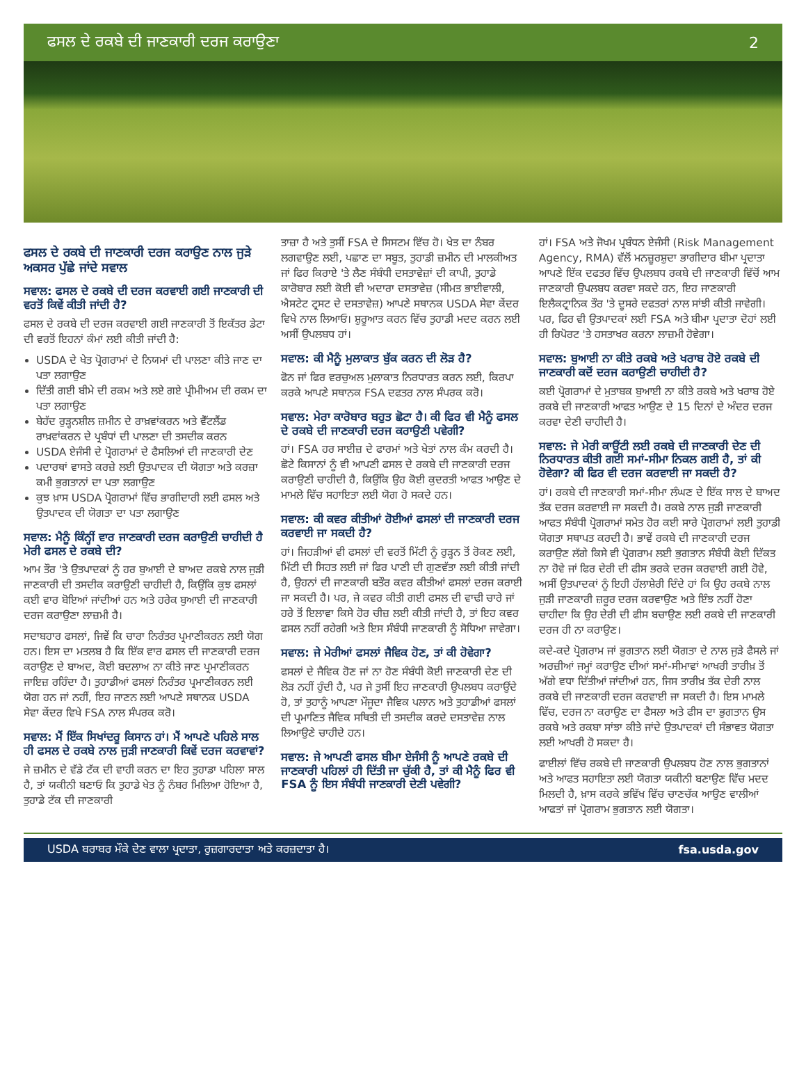ਫਸਲ ਦੇ ਰਕਬੇ ਦੀ ਜਾਣਕਾਰੀ ਦਰਜ ਕਰਾਉਣਾ 2
ਫਸਲ ਦੇ ਰਕਬੇ ਦੀ ਜਾਣਕਾਰੀ ਦਰਜ ਕਰਾਉਣ ਨਾਲ ਜੁੜੇ ਅਕਸਰ ਪੁੱਛੇ ਜਾਂਦੇ ਸਵਾਲ
ਸਵਾਲ: ਫਸਲ ਦੇ ਰਕਬੇ ਦੀ ਦਰਜ ਕਰਵਾਈ ਗਈ ਜਾਣਕਾਰੀ ਦੀ ਵਰਤੋਂ ਕਿਵੇਂ ਕੀਤੀ ਜਾਂਦੀ ਹੈ?
ਫਸਲ ਦੇ ਰਕਬੇ ਦੀ ਦਰਜ ਕਰਵਾਈ ਗਈ ਜਾਣਕਾਰੀ ਤੋਂ ਇਕੱਤਰ ਡੇਟਾ ਦੀ ਵਰਤੋਂ ਇਹਨਾਂ ਕੰਮਾਂ ਲਈ ਕੀਤੀ ਜਾਂਦੀ ਹੈ:
USDA ਦੇ ਖੇਤ ਪ੍ਰੋਗਰਾਮਾਂ ਦੇ ਨਿਯਮਾਂ ਦੀ ਪਾਲਣਾ ਕੀਤੇ ਜਾਣ ਦਾ ਪਤਾ ਲਗਾਉਣ
ਦਿੱਤੀ ਗਈ ਬੀਮੇ ਦੀ ਰਕਮ ਅਤੇ ਲਏ ਗਏ ਪ੍ਰੀਮੀਅਮ ਦੀ ਰਕਮ ਦਾ ਪਤਾ ਲਗਾਉਣ
ਬੇਹੱਦ ਰੁੜ੍ਹਨਸ਼ੀਲ ਜ਼ਮੀਨ ਦੇ ਰਾਖ਼ਵਾਂਕਰਨ ਅਤੇ ਵੈੱਟਲੈਂਡ ਰਾਖ਼ਵਾਂਕਰਨ ਦੇ ਪ੍ਰਬੰਧਾਂ ਦੀ ਪਾਲਣਾ ਦੀ ਤਸਦੀਕ ਕਰਨ
USDA ਏਜੰਸੀ ਦੇ ਪ੍ਰੋਗਰਾਮਾਂ ਦੇ ਫੈਸਲਿਆਂ ਦੀ ਜਾਣਕਾਰੀ ਦੇਣ
ਪਦਾਰਥਾਂ ਵਾਸਤੇ ਕਰਜ਼ੇ ਲਈ ਉਤਪਾਦਕ ਦੀ ਯੋਗਤਾ ਅਤੇ ਕਰਜ਼ਾ ਕਮੀ ਭੁਗਤਾਨਾਂ ਦਾ ਪਤਾ ਲਗਾਉਣ
ਕੁਝ ਖ਼ਾਸ USDA ਪ੍ਰੋਗਰਾਮਾਂ ਵਿੱਚ ਭਾਗੀਦਾਰੀ ਲਈ ਫਸਲ ਅਤੇ ਉਤਪਾਦਕ ਦੀ ਯੋਗਤਾ ਦਾ ਪਤਾ ਲਗਾਉਣ
ਸਵਾਲ: ਮੈਨੂੰ ਕਿੰਨ੍ਹੀਂ ਵਾਰ ਜਾਣਕਾਰੀ ਦਰਜ ਕਰਾਉਣੀ ਚਾਹੀਦੀ ਹੈ ਮੇਰੀ ਫਸਲ ਦੇ ਰਕਬੇ ਦੀ?
ਆਮ ਤੌਰ 'ਤੇ ਉਤਪਾਦਕਾਂ ਨੂੰ ਹਰ ਬੁਆਈ ਦੇ ਬਾਅਦ ਰਕਬੇ ਨਾਲ ਜੁੜੀ ਜਾਣਕਾਰੀ ਦੀ ਤਸਦੀਕ ਕਰਾਉਣੀ ਚਾਹੀਦੀ ਹੈ, ਕਿਉਂਕਿ ਕੁਝ ਫਸਲਾਂ ਕਈ ਵਾਰ ਬੋਇਆਂ ਜਾਂਦੀਆਂ ਹਨ ਅਤੇ ਹਰੇਕ ਬੁਆਈ ਦੀ ਜਾਣਕਾਰੀ ਦਰਜ ਕਰਾਉਣਾ ਲਾਜ਼ਮੀ ਹੈ।
ਸਦਾਬਹਾਰ ਫਸਲਾਂ, ਜਿਵੇਂ ਕਿ ਚਾਰਾ ਨਿਰੰਤਰ ਪ੍ਰਮਾਣੀਕਰਨ ਲਈ ਯੋਗ ਹਨ। ਇਸ ਦਾ ਮਤਲਬ ਹੈ ਕਿ ਇੱਕ ਵਾਰ ਫਸਲ ਦੀ ਜਾਣਕਾਰੀ ਦਰਜ ਕਰਾਉਣ ਦੇ ਬਾਅਦ, ਕੋਈ ਬਦਲਾਅ ਨਾ ਕੀਤੇ ਜਾਣ ਪ੍ਰਮਾਣੀਕਰਨ ਜਾਇਜ਼ ਰਹਿੰਦਾ ਹੈ। ਤੁਹਾਡੀਆਂ ਫਸਲਾਂ ਨਿਰੰਤਰ ਪ੍ਰਮਾਣੀਕਰਨ ਲਈ ਯੋਗ ਹਨ ਜਾਂ ਨਹੀਂ, ਇਹ ਜਾਣਨ ਲਈ ਆਪਣੇ ਸਥਾਨਕ USDA ਸੇਵਾ ਕੇਂਦਰ ਵਿਖੇ FSA ਨਾਲ ਸੰਪਰਕ ਕਰੋ।
ਸਵਾਲ: ਮੈਂ ਇੱਕ ਸਿਖਾਂਦਰੂ ਕਿਸਾਨ ਹਾਂ। ਮੈਂ ਆਪਣੇ ਪਹਿਲੇ ਸਾਲ ਹੀ ਫਸਲ ਦੇ ਰਕਬੇ ਨਾਲ ਜੁੜੀ ਜਾਣਕਾਰੀ ਕਿਵੇਂ ਦਰਜ ਕਰਵਾਵਾਂ?
ਜੇ ਜ਼ਮੀਨ ਦੇ ਵੱਡੇ ਟੱਕ ਦੀ ਵਾਹੀ ਕਰਨ ਦਾ ਇਹ ਤੁਹਾਡਾ ਪਹਿਲਾ ਸਾਲ ਹੈ, ਤਾਂ ਯਕੀਨੀ ਬਣਾਓ ਕਿ ਤੁਹਾਡੇ ਖੇਤ ਨੂੰ ਨੰਬਰ ਮਿਲਿਆ ਹੋਇਆ ਹੈ, ਤੁਹਾਡੇ ਟੱਕ ਦੀ ਜਾਣਕਾਰੀ
ਤਾਜ਼ਾ ਹੈ ਅਤੇ ਤੁਸੀਂ FSA ਦੇ ਸਿਸਟਮ ਵਿੱਚ ਹੋ। ਖੇਤ ਦਾ ਨੰਬਰ ਲਗਵਾਉਣ ਲਈ, ਪਛਾਣ ਦਾ ਸਬੂਤ, ਤੁਹਾਡੀ ਜ਼ਮੀਨ ਦੀ ਮਾਲਕੀਅਤ ਜਾਂ ਫਿਰ ਕਿਰਾਏ 'ਤੇ ਲੈਣ ਸੰਬੰਧੀ ਦਸਤਾਵੇਜ਼ਾਂ ਦੀ ਕਾਪੀ, ਤੁਹਾਡੇ ਕਾਰੋਬਾਰ ਲਈ ਕੋਈ ਵੀ ਅਦਾਰਾ ਦਸਤਾਵੇਜ਼ (ਸੀਮਤ ਭਾਈਵਾਲੀ, ਐਸਟੇਟ ਟ੍ਰਸਟ ਦੇ ਦਸਤਾਵੇਜ਼) ਆਪਣੇ ਸਥਾਨਕ USDA ਸੇਵਾ ਕੇਂਦਰ ਵਿਖੇ ਨਾਲ ਲਿਆਓ। ਸ਼ੁਰੂਆਤ ਕਰਨ ਵਿੱਚ ਤੁਹਾਡੀ ਮਦਦ ਕਰਨ ਲਈ ਅਸੀਂ ਉਪਲਬਧ ਹਾਂ।
ਸਵਾਲ: ਕੀ ਮੈਨੂੰ ਮੁਲਾਕਾਤ ਬੁੱਕ ਕਰਨ ਦੀ ਲੋੜ ਹੈ?
ਫੋਨ ਜਾਂ ਫਿਰ ਵਰਚੁਅਲ ਮੁਲਾਕਾਤ ਨਿਰਧਾਰਤ ਕਰਨ ਲਈ, ਕਿਰਪਾ ਕਰਕੇ ਆਪਣੇ ਸਥਾਨਕ FSA ਦਫਤਰ ਨਾਲ ਸੰਪਰਕ ਕਰੋ।
ਸਵਾਲ: ਮੇਰਾ ਕਾਰੋਬਾਰ ਬਹੁਤ ਛੋਟਾ ਹੈ। ਕੀ ਫਿਰ ਵੀ ਮੈਨੂੰ ਫਸਲ ਦੇ ਰਕਬੇ ਦੀ ਜਾਣਕਾਰੀ ਦਰਜ ਕਰਾਉਣੀ ਪਵੇਗੀ?
ਹਾਂ। FSA ਹਰ ਸਾਈਜ਼ ਦੇ ਫਾਰਮਾਂ ਅਤੇ ਖੇਤਾਂ ਨਾਲ ਕੰਮ ਕਰਦੀ ਹੈ। ਛੋਟੇ ਕਿਸਾਨਾਂ ਨੂੰ ਵੀ ਆਪਣੀ ਫਸਲ ਦੇ ਰਕਬੇ ਦੀ ਜਾਣਕਾਰੀ ਦਰਜ ਕਰਾਉਣੀ ਚਾਹੀਦੀ ਹੈ, ਕਿਉਂਕਿ ਉਹ ਕੋਈ ਕੁਦਰਤੀ ਆਫਤ ਆਉਣ ਦੇ ਮਾਮਲੇ ਵਿੱਚ ਸਹਾਇਤਾ ਲਈ ਯੋਗ ਹੋ ਸਕਦੇ ਹਨ।
ਸਵਾਲ: ਕੀ ਕਵਰ ਕੀਤੀਆਂ ਹੋਈਆਂ ਫਸਲਾਂ ਦੀ ਜਾਣਕਾਰੀ ਦਰਜ ਕਰਵਾਈ ਜਾ ਸਕਦੀ ਹੈ?
ਹਾਂ। ਜਿਹੜੀਆਂ ਵੀ ਫਸਲਾਂ ਦੀ ਵਰਤੋਂ ਮਿੱਟੀ ਨੂੰ ਰੁੜ੍ਹਨ ਤੋਂ ਰੋਕਣ ਲਈ, ਮਿੱਟੀ ਦੀ ਸਿਹਤ ਲਈ ਜਾਂ ਫਿਰ ਪਾਣੀ ਦੀ ਗੁਣਵੱਤਾ ਲਈ ਕੀਤੀ ਜਾਂਦੀ ਹੈ, ਉਹਨਾਂ ਦੀ ਜਾਣਕਾਰੀ ਬਤੌਰ ਕਵਰ ਕੀਤੀਆਂ ਫਸਲਾਂ ਦਰਜ ਕਰਾਈ ਜਾ ਸਕਦੀ ਹੈ। ਪਰ, ਜੇ ਕਵਰ ਕੀਤੀ ਗਈ ਫਸਲ ਦੀ ਵਾਢੀ ਚਾਰੇ ਜਾਂ ਹਰੇ ਤੋਂ ਇਲਾਵਾ ਕਿਸੇ ਹੋਰ ਚੀਜ਼ ਲਈ ਕੀਤੀ ਜਾਂਦੀ ਹੈ, ਤਾਂ ਇਹ ਕਵਰ ਫਸਲ ਨਹੀਂ ਰਹੇਗੀ ਅਤੇ ਇਸ ਸੰਬੰਧੀ ਜਾਣਕਾਰੀ ਨੂੰ ਸੋਧਿਆ ਜਾਵੇਗਾ।
ਸਵਾਲ: ਜੇ ਮੇਰੀਆਂ ਫਸਲਾਂ ਜੈਵਿਕ ਹੋਣ, ਤਾਂ ਕੀ ਹੋਵੇਗਾ?
ਫਸਲਾਂ ਦੇ ਜੈਵਿਕ ਹੋਣ ਜਾਂ ਨਾ ਹੋਣ ਸੰਬੰਧੀ ਕੋਈ ਜਾਣਕਾਰੀ ਦੇਣ ਦੀ ਲੋੜ ਨਹੀਂ ਹੁੰਦੀ ਹੈ, ਪਰ ਜੇ ਤੁਸੀਂ ਇਹ ਜਾਣਕਾਰੀ ਉਪਲਬਧ ਕਰਾਉਂਦੇ ਹੋ, ਤਾਂ ਤੁਹਾਨੂੰ ਆਪਣਾ ਮੌਜੂਦਾ ਜੈਵਿਕ ਪਲਾਨ ਅਤੇ ਤੁਹਾਡੀਆਂ ਫਸਲਾਂ ਦੀ ਪ੍ਰਮਾਣਿਤ ਜੈਵਿਕ ਸਥਿਤੀ ਦੀ ਤਸਦੀਕ ਕਰਦੇ ਦਸਤਾਵੇਜ਼ ਨਾਲ ਲਿਆਉਣੇ ਚਾਹੀਦੇ ਹਨ।
ਸਵਾਲ: ਜੇ ਆਪਣੀ ਫਸਲ ਬੀਮਾ ਏਜੰਸੀ ਨੂੰ ਆਪਣੇ ਰਕਬੇ ਦੀ ਜਾਣਕਾਰੀ ਪਹਿਲਾਂ ਹੀ ਦਿੱਤੀ ਜਾ ਚੁੱਕੀ ਹੈ, ਤਾਂ ਕੀ ਮੈਨੂੰ ਫਿਰ ਵੀ FSA ਨੂੰ ਇਸ ਸੰਬੰਧੀ ਜਾਣਕਾਰੀ ਦੇਣੀ ਪਵੇਗੀ?
ਹਾਂ। FSA ਅਤੇ ਜੋਖਮ ਪ੍ਰਬੰਧਨ ਏਜੰਸੀ (Risk Management Agency, RMA) ਵੱਲੋਂ ਮਨਜ਼ੂਰਸ਼ੁਦਾ ਭਾਗੀਦਾਰ ਬੀਮਾ ਪ੍ਰਦਾਤਾ ਆਪਣੇ ਇੱਕ ਦਫਤਰ ਵਿੱਚ ਉਪਲਬਧ ਰਕਬੇ ਦੀ ਜਾਣਕਾਰੀ ਵਿੱਚੋਂ ਆਮ ਜਾਣਕਾਰੀ ਉਪਲਬਧ ਕਰਵਾ ਸਕਦੇ ਹਨ, ਇਹ ਜਾਣਕਾਰੀ ਇਲੈਕਟ੍ਰਾਨਿਕ ਤੌਰ 'ਤੇ ਦੂਸਰੇ ਦਫਤਰਾਂ ਨਾਲ ਸਾਂਝੀ ਕੀਤੀ ਜਾਵੇਗੀ। ਪਰ, ਫਿਰ ਵੀ ਉਤਪਾਦਕਾਂ ਲਈ FSA ਅਤੇ ਬੀਮਾ ਪ੍ਰਦਾਤਾ ਦੋਹਾਂ ਲਈ ਹੀ ਰਿਪੋਰਟ 'ਤੇ ਹਸਤਾਖਰ ਕਰਨਾ ਲਾਜ਼ਮੀ ਹੋਵੇਗਾ।
ਸਵਾਲ: ਬੁਆਈ ਨਾ ਕੀਤੇ ਰਕਬੇ ਅਤੇ ਖਰਾਬ ਹੋਏ ਰਕਬੇ ਦੀ ਜਾਣਕਾਰੀ ਕਦੋਂ ਦਰਜ ਕਰਾਉਣੀ ਚਾਹੀਦੀ ਹੈ?
ਕਈ ਪ੍ਰੋਗਰਾਮਾਂ ਦੇ ਮੁਤਾਬਕ ਬੁਆਈ ਨਾ ਕੀਤੇ ਰਕਬੇ ਅਤੇ ਖਰਾਬ ਹੋਏ ਰਕਬੇ ਦੀ ਜਾਣਕਾਰੀ ਆਫਤ ਆਉਣ ਦੇ 15 ਦਿਨਾਂ ਦੇ ਅੰਦਰ ਦਰਜ ਕਰਵਾ ਦੇਣੀ ਚਾਹੀਦੀ ਹੈ।
ਸਵਾਲ: ਜੇ ਮੇਰੀ ਕਾਊਂਟੀ ਲਈ ਰਕਬੇ ਦੀ ਜਾਣਕਾਰੀ ਦੇਣ ਦੀ ਨਿਰਧਾਰਤ ਕੀਤੀ ਗਈ ਸਮਾਂ-ਸੀਮਾ ਨਿਕਲ ਗਈ ਹੈ, ਤਾਂ ਕੀ ਹੋਵੇਗਾ? ਕੀ ਫਿਰ ਵੀ ਦਰਜ ਕਰਵਾਈ ਜਾ ਸਕਦੀ ਹੈ?
ਹਾਂ। ਰਕਬੇ ਦੀ ਜਾਣਕਾਰੀ ਸਮਾਂ-ਸੀਮਾ ਲੰਘਣ ਦੇ ਇੱਕ ਸਾਲ ਦੇ ਬਾਅਦ ਤੱਕ ਦਰਜ ਕਰਵਾਈ ਜਾ ਸਕਦੀ ਹੈ। ਰਕਬੇ ਨਾਲ ਜੁੜੀ ਜਾਣਕਾਰੀ ਆਫਤ ਸੰਬੰਧੀ ਪ੍ਰੋਗਰਾਮਾਂ ਸਮੇਤ ਹੋਰ ਕਈ ਸਾਰੇ ਪ੍ਰੋਗਰਾਮਾਂ ਲਈ ਤੁਹਾਡੀ ਯੋਗਤਾ ਸਥਾਪਤ ਕਰਦੀ ਹੈ। ਭਾਵੇਂ ਰਕਬੇ ਦੀ ਜਾਣਕਾਰੀ ਦਰਜ ਕਰਾਉਣ ਲੱਗੇ ਕਿਸੇ ਵੀ ਪ੍ਰੋਗਰਾਮ ਲਈ ਭੁਗਤਾਨ ਸੰਬੰਧੀ ਕੋਈ ਦਿੱਕਤ ਨਾ ਹੋਵੇ ਜਾਂ ਫਿਰ ਦੇਰੀ ਦੀ ਫੀਸ ਭਰਕੇ ਦਰਜ ਕਰਵਾਈ ਗਈ ਹੋਵੇ, ਅਸੀਂ ਉਤਪਾਦਕਾਂ ਨੂੰ ਇਹੀ ਹੱਲਾਸ਼ੇਰੀ ਦਿੰਦੇ ਹਾਂ ਕਿ ਉਹ ਰਕਬੇ ਨਾਲ ਜੁੜੀ ਜਾਣਕਾਰੀ ਜ਼ਰੂਰ ਦਰਜ ਕਰਵਾਉਣ ਅਤੇ ਇੰਝ ਨਹੀਂ ਹੋਣਾ ਚਾਹੀਦਾ ਕਿ ਉਹ ਦੇਰੀ ਦੀ ਫੀਸ ਬਚਾਉਣ ਲਈ ਰਕਬੇ ਦੀ ਜਾਣਕਾਰੀ ਦਰਜ ਹੀ ਨਾ ਕਰਾਉਣ।
ਕਦੇ-ਕਦੇ ਪ੍ਰੋਗਰਾਮ ਜਾਂ ਭੁਗਤਾਨ ਲਈ ਯੋਗਤਾ ਦੇ ਨਾਲ ਜੁੜੇ ਫੈਸਲੇ ਜਾਂ ਅਰਜ਼ੀਆਂ ਜਮ੍ਹਾਂ ਕਰਾਉਣ ਦੀਆਂ ਸਮਾਂ-ਸੀਮਾਵਾਂ ਆਖਰੀ ਤਾਰੀਖ਼ ਤੋਂ ਅੱਗੇ ਵਧਾ ਦਿੱਤੀਆਂ ਜਾਂਦੀਆਂ ਹਨ, ਜਿਸ ਤਾਰੀਖ਼ ਤੱਕ ਦੇਰੀ ਨਾਲ ਰਕਬੇ ਦੀ ਜਾਣਕਾਰੀ ਦਰਜ ਕਰਵਾਈ ਜਾ ਸਕਦੀ ਹੈ। ਇਸ ਮਾਮਲੇ ਵਿੱਚ, ਦਰਜ ਨਾ ਕਰਾਉਣ ਦਾ ਫੈਸਲਾ ਅਤੇ ਫੀਸ ਦਾ ਭੁਗਤਾਨ ਉਸ ਰਕਬੇ ਅਤੇ ਰਕਬਾ ਸਾਂਝਾ ਕੀਤੇ ਜਾਂਦੇ ਉਤਪਾਦਕਾਂ ਦੀ ਸੰਭਾਵਤ ਯੋਗਤਾ ਲਈ ਆਖਰੀ ਹੋ ਸਕਦਾ ਹੈ।
ਫਾਈਲਾਂ ਵਿੱਚ ਰਕਬੇ ਦੀ ਜਾਣਕਾਰੀ ਉਪਲਬਧ ਹੋਣ ਨਾਲ ਭੁਗਤਾਨਾਂ ਅਤੇ ਆਫਤ ਸਹਾਇਤਾ ਲਈ ਯੋਗਤਾ ਯਕੀਨੀ ਬਣਾਉਣ ਵਿੱਚ ਮਦਦ ਮਿਲਦੀ ਹੈ, ਖ਼ਾਸ ਕਰਕੇ ਭਵਿੱਖ ਵਿੱਚ ਚਾਣਚੱਕ ਆਉਣ ਵਾਲੀਆਂ ਆਫਤਾਂ ਜਾਂ ਪ੍ਰੋਗਰਾਮ ਭੁਗਤਾਨ ਲਈ ਯੋਗਤਾ।
USDA ਬਰਾਬਰ ਮੌਕੇ ਦੇਣ ਵਾਲਾ ਪ੍ਰਦਾਤਾ, ਰੁਜ਼ਗਾਰਦਾਤਾ ਅਤੇ ਕਰਜ਼ਦਾਤਾ ਹੈ। fsa.usda.gov